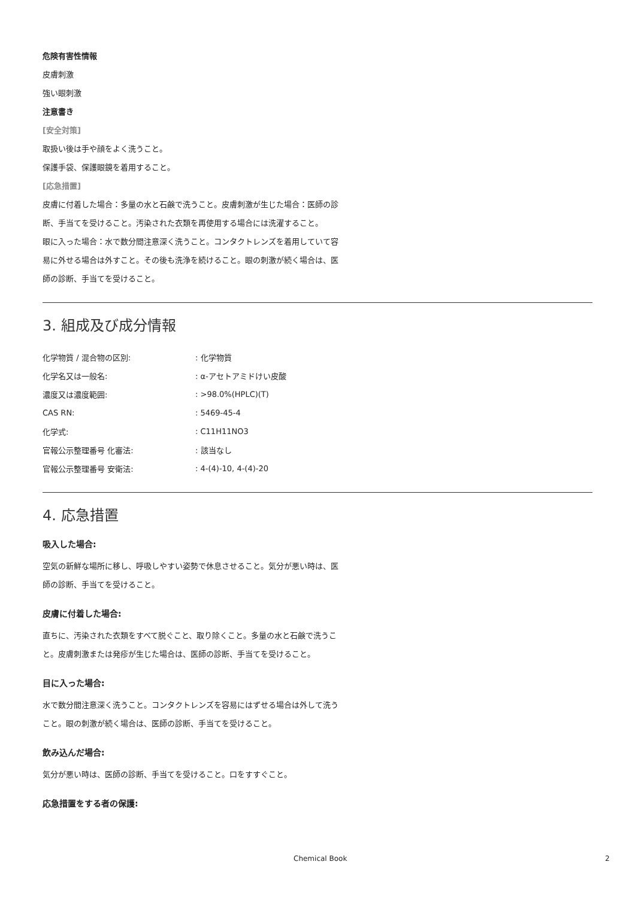危険有害性情報
皮膚刺激
強い眼刺激
注意書き
[安全対策]
取扱い後は手や顔をよく洗うこと。
保護手袋、保護眼鏡を着用すること。
[応急措置]
皮膚に付着した場合：多量の水と石鹸で洗うこと。皮膚刺激が生じた場合：医師の診断、手当てを受けること。汚染された衣類を再使用する場合には洗濯すること。
眼に入った場合：水で数分間注意深く洗うこと。コンタクトレンズを着用していて容易に外せる場合は外すこと。その後も洗浄を続けること。眼の刺激が続く場合は、医師の診断、手当てを受けること。
3. 組成及び成分情報
| 化学物質 / 混合物の区別: | : 化学物質 |
| 化学名又は一般名: | : α-アセトアミドけい皮酸 |
| 濃度又は濃度範囲: | : >98.0%(HPLC)(T) |
| CAS RN: | : 5469-45-4 |
| 化学式: | : C11H11NO3 |
| 官報公示整理番号 化審法: | : 該当なし |
| 官報公示整理番号 安衛法: | : 4-(4)-10, 4-(4)-20 |
4. 応急措置
吸入した場合:
空気の新鮮な場所に移し、呼吸しやすい姿勢で休息させること。気分が悪い時は、医師の診断、手当てを受けること。
皮膚に付着した場合:
直ちに、汚染された衣類をすべて脱ぐこと、取り除くこと。多量の水と石鹸で洗うこと。皮膚刺激または発疹が生じた場合は、医師の診断、手当てを受けること。
目に入った場合:
水で数分間注意深く洗うこと。コンタクトレンズを容易にはずせる場合は外して洗うこと。眼の刺激が続く場合は、医師の診断、手当てを受けること。
飲み込んだ場合:
気分が悪い時は、医師の診断、手当てを受けること。口をすすぐこと。
応急措置をする者の保護:
Chemical Book 2